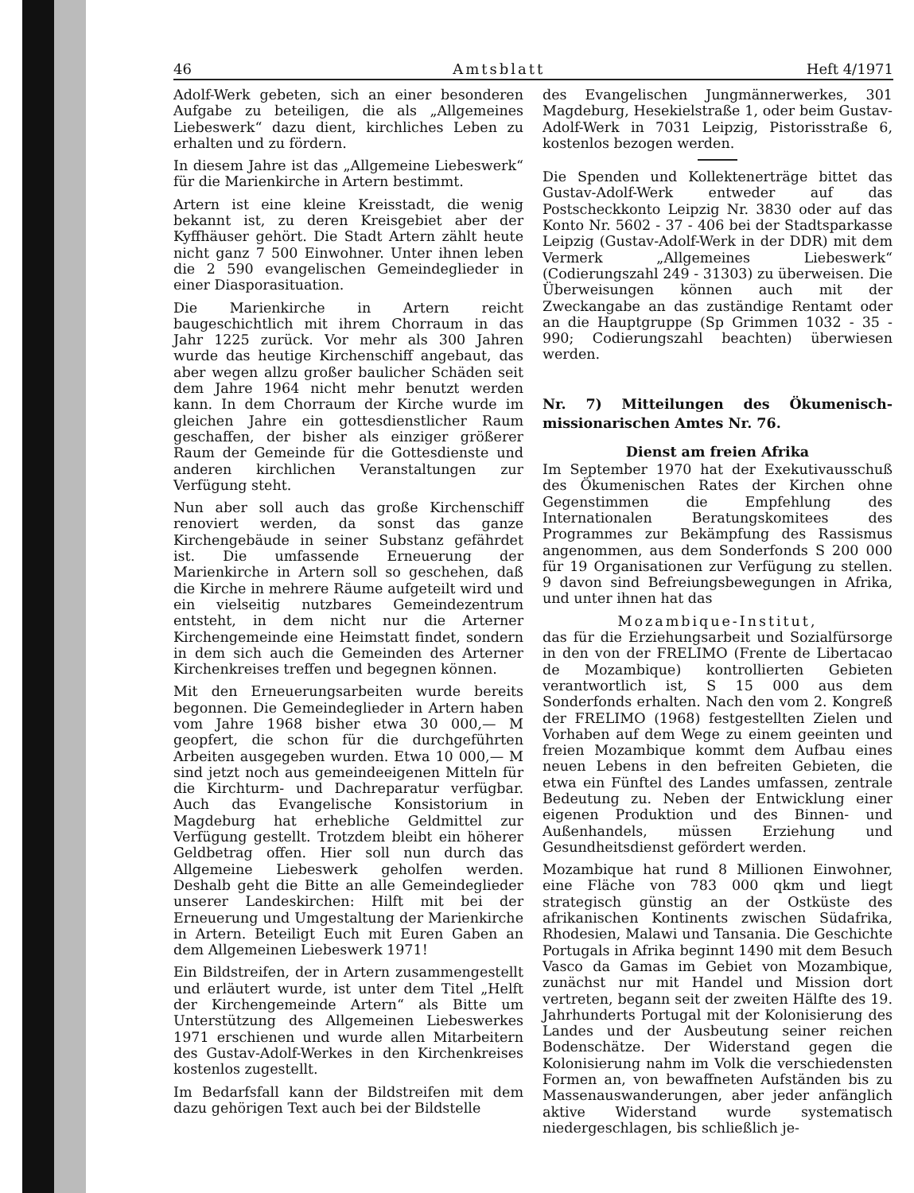46 Amtsblatt Heft 4/1971
Adolf-Werk gebeten, sich an einer besonderen Aufgabe zu beteiligen, die als „Allgemeines Liebeswerk“ dazu dient, kirchliches Leben zu erhalten und zu fördern.
In diesem Jahre ist das „Allgemeine Liebeswerk“ für die Marienkirche in Artern bestimmt.
Artern ist eine kleine Kreisstadt, die wenig bekannt ist, zu deren Kreisgebiet aber der Kyffhäuser gehört. Die Stadt Artern zählt heute nicht ganz 7 500 Einwohner. Unter ihnen leben die 2 590 evangelischen Gemeindeglieder in einer Diasporasituation.
Die Marienkirche in Artern reicht baugeschichtlich mit ihrem Chorraum in das Jahr 1225 zurück. Vor mehr als 300 Jahren wurde das heutige Kirchenschiff angebaut, das aber wegen allzu großer baulicher Schäden seit dem Jahre 1964 nicht mehr benutzt werden kann. In dem Chorraum der Kirche wurde im gleichen Jahre ein gottesdienstlicher Raum geschaffen, der bisher als einziger größerer Raum der Gemeinde für die Gottesdienste und anderen kirchlichen Veranstaltungen zur Verfügung steht.
Nun aber soll auch das große Kirchenschiff renoviert werden, da sonst das ganze Kirchengebäude in seiner Substanz gefährdet ist. Die umfassende Erneuerung der Marienkirche in Artern soll so geschehen, daß die Kirche in mehrere Räume aufgeteilt wird und ein vielseitig nutzbares Gemeindezentrum entsteht, in dem nicht nur die Arterner Kirchengemeinde eine Heimstatt findet, sondern in dem sich auch die Gemeinden des Arterner Kirchenkreises treffen und begegnen können.
Mit den Erneuerungsarbeiten wurde bereits begonnen. Die Gemeindeglieder in Artern haben vom Jahre 1968 bisher etwa 30 000,— M geopfert, die schon für die durchgeführten Arbeiten ausgegeben wurden. Etwa 10 000,— M sind jetzt noch aus gemeindeeigenen Mitteln für die Kirchturm- und Dachreparatur verfügbar. Auch das Evangelische Konsistorium in Magdeburg hat erhebliche Geldmittel zur Verfügung gestellt. Trotzdem bleibt ein höherer Geldbetrag offen. Hier soll nun durch das Allgemeine Liebeswerk geholfen werden. Deshalb geht die Bitte an alle Gemeindeglieder unserer Landeskirchen: Hilft mit bei der Erneuerung und Umgestaltung der Marienkirche in Artern. Beteiligt Euch mit Euren Gaben an dem Allgemeinen Liebeswerk 1971!
Ein Bildstreifen, der in Artern zusammengestellt und erläutert wurde, ist unter dem Titel „Helft der Kirchengemeinde Artern“ als Bitte um Unterstützung des Allgemeinen Liebeswerkes 1971 erschienen und wurde allen Mitarbeitern des Gustav-Adolf-Werkes in den Kirchenkreises kostenlos zugestellt.
Im Bedarfsfall kann der Bildstreifen mit dem dazu gehörigen Text auch bei der Bildstelle
des Evangelischen Jungmännerwerkes, 301 Magdeburg, Hesekielstraße 1, oder beim Gustav-Adolf-Werk in 7031 Leipzig, Pistorisstraße 6, kostenlos bezogen werden.
Die Spenden und Kollektenerträge bittet das Gustav-Adolf-Werk entweder auf das Postscheckkonto Leipzig Nr. 3830 oder auf das Konto Nr. 5602 - 37 - 406 bei der Stadtsparkasse Leipzig (Gustav-Adolf-Werk in der DDR) mit dem Vermerk „Allgemeines Liebeswerk“ (Codierungszahl 249 - 31303) zu überweisen. Die Überweisungen können auch mit der Zweckangabe an das zuständige Rentamt oder an die Hauptgruppe (Sp Grimmen 1032 - 35 - 990; Codierungszahl beachten) überwiesen werden.
Nr. 7) Mitteilungen des Ökumenisch-missionarischen Amtes Nr. 76.
Dienst am freien Afrika
Im September 1970 hat der Exekutivausschuß des Ökumenischen Rates der Kirchen ohne Gegenstimmen die Empfehlung des Internationalen Beratungskomitees des Programmes zur Bekämpfung des Rassismus angenommen, aus dem Sonderfonds S 200 000 für 19 Organisationen zur Verfügung zu stellen. 9 davon sind Befreiungsbewegungen in Afrika, und unter ihnen hat das
Mozambique-Institut,
das für die Erziehungsarbeit und Sozialfürsorge in den von der FRELIMO (Frente de Libertacao de Mozambique) kontrollierten Gebieten verantwortlich ist, S 15 000 aus dem Sonderfonds erhalten. Nach den vom 2. Kongreß der FRELIMO (1968) festgestellten Zielen und Vorhaben auf dem Wege zu einem geeinten und freien Mozambique kommt dem Aufbau eines neuen Lebens in den befreiten Gebieten, die etwa ein Fünftel des Landes umfassen, zentrale Bedeutung zu. Neben der Entwicklung einer eigenen Produktion und des Binnen- und Außenhandels, müssen Erziehung und Gesundheitsdienst gefördert werden.
Mozambique hat rund 8 Millionen Einwohner, eine Fläche von 783 000 qkm und liegt strategisch günstig an der Ostküste des afrikanischen Kontinents zwischen Südafrika, Rhodesien, Malawi und Tansania. Die Geschichte Portugals in Afrika beginnt 1490 mit dem Besuch Vasco da Gamas im Gebiet von Mozambique, zunächst nur mit Handel und Mission dort vertreten, begann seit der zweiten Hälfte des 19. Jahrhunderts Portugal mit der Kolonisierung des Landes und der Ausbeutung seiner reichen Bodenschätze. Der Widerstand gegen die Kolonisierung nahm im Volk die verschiedensten Formen an, von bewaffneten Aufständen bis zu Massenauswanderungen, aber jeder anfänglich aktive Widerstand wurde systematisch niedergeschlagen, bis schließlich je-